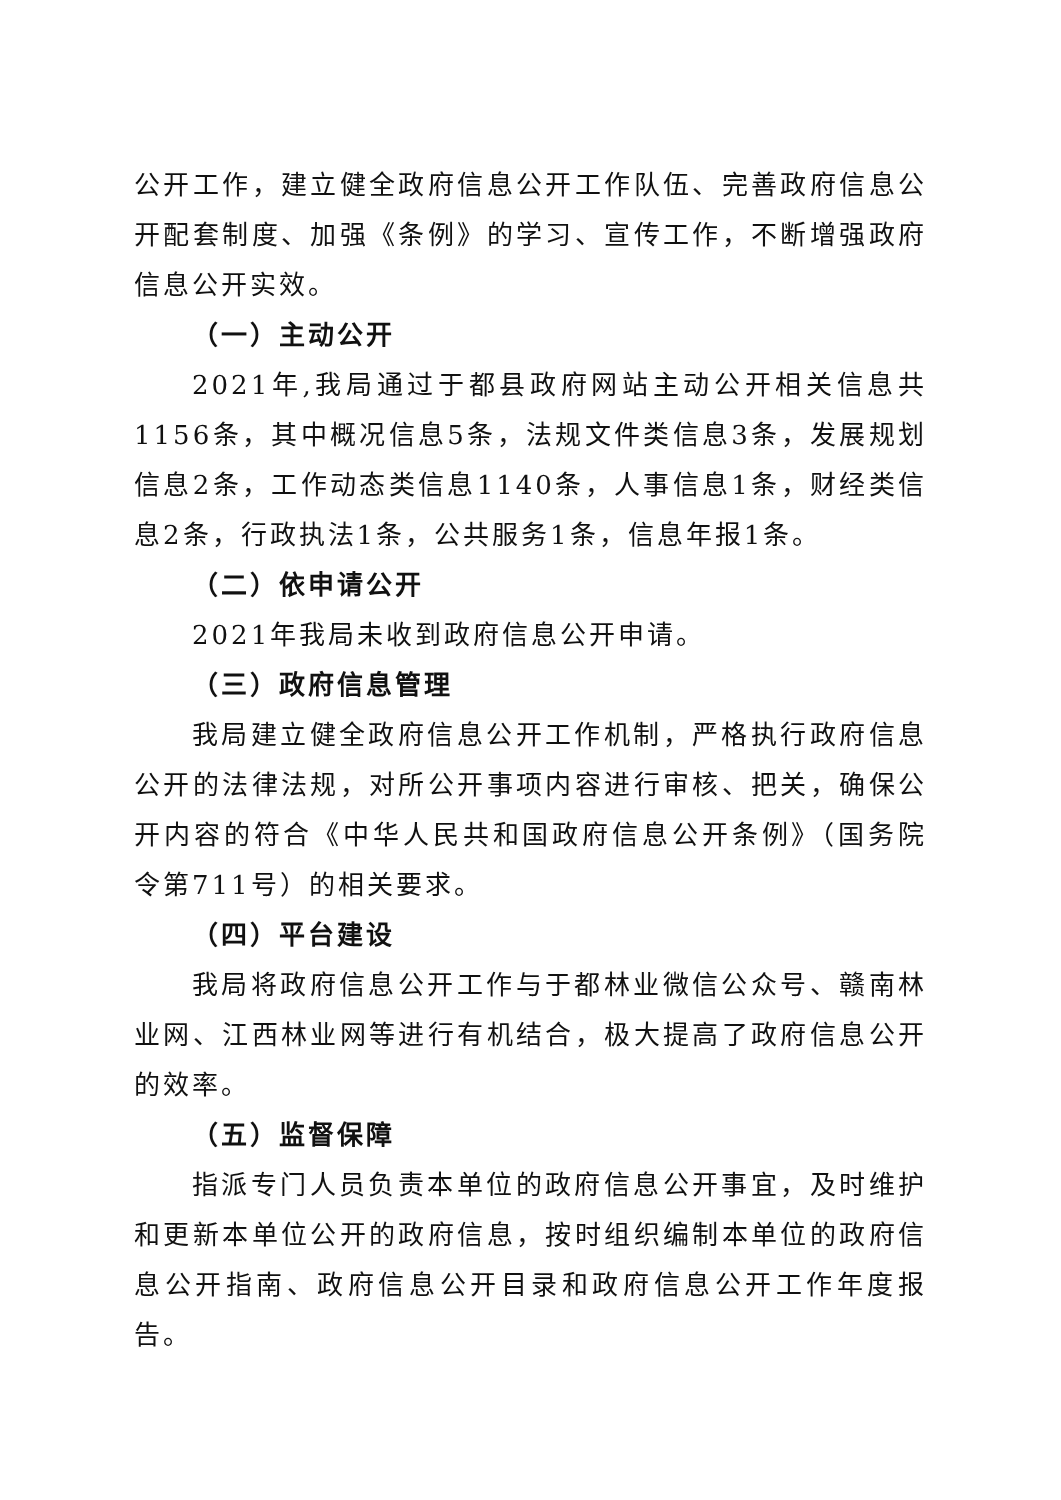公开工作，建立健全政府信息公开工作队伍、完善政府信息公开配套制度、加强《条例》的学习、宣传工作，不断增强政府信息公开实效。
（一）主动公开
2021年,我局通过于都县政府网站主动公开相关信息共1156条，其中概况信息5条，法规文件类信息3条，发展规划信息2条，工作动态类信息1140条，人事信息1条，财经类信息2条，行政执法1条，公共服务1条，信息年报1条。
（二）依申请公开
2021年我局未收到政府信息公开申请。
（三）政府信息管理
我局建立健全政府信息公开工作机制，严格执行政府信息公开的法律法规，对所公开事项内容进行审核、把关，确保公开内容的符合《中华人民共和国政府信息公开条例》（国务院令第711号）的相关要求。
（四）平台建设
我局将政府信息公开工作与于都林业微信公众号、赣南林业网、江西林业网等进行有机结合，极大提高了政府信息公开的效率。
（五）监督保障
指派专门人员负责本单位的政府信息公开事宜，及时维护和更新本单位公开的政府信息，按时组织编制本单位的政府信息公开指南、政府信息公开目录和政府信息公开工作年度报告。